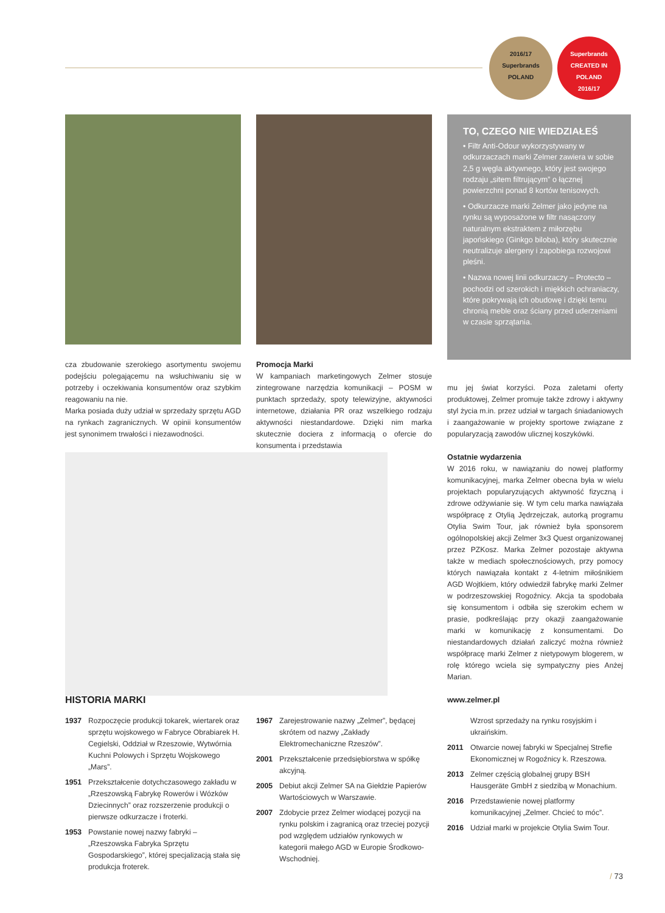2016/17
Superbrands
POLAND
Superbrands
CREATED IN
POLAND
2016/17
TO, CZEGO NIE WIEDZIAŁEŚ
• Filtr Anti-Odour wykorzystywany w odkurzaczach marki Zelmer zawiera w sobie 2,5 g węgla aktywnego, który jest swojego rodzaju „sitem filtrującym” o łącznej powierzchni ponad 8 kortów tenisowych.
• Odkurzacze marki Zelmer jako jedyne na rynku są wyposażone w filtr nasączony naturalnym ekstraktem z miłorzębu japońskiego (Ginkgo biloba), który skutecznie neutralizuje alergeny i zapobiega rozwojowi pleśni.
• Nazwa nowej linii odkurzaczy – Protecto – pochodzi od szerokich i miękkich ochraniaczy, które pokrywają ich obudowę i dzięki temu chronią meble oraz ściany przed uderzeniami w czasie sprzątania.
cza zbudowanie szerokiego asortymentu swojemu podejściu polegającemu na wsłuchiwaniu się w potrzeby i oczekiwania konsumentów oraz szybkim reagowaniu na nie.
Marka posiada duży udział w sprzedaży sprzętu AGD na rynkach zagranicznych. W opinii konsumentów jest synonimem trwałości i niezawodności.
Promocja Marki
W kampaniach marketingowych Zelmer stosuje zintegrowane narzędzia komunikacji – POSM w punktach sprzedaży, spoty telewizyjne, aktywności internetowe, działania PR oraz wszelkiego rodzaju aktywności niestandardowe. Dzięki nim marka skutecznie dociera z informacją o ofercie do konsumenta i przedstawia
mu jej świat korzyści. Poza zaletami oferty produktowej, Zelmer promuje także zdrowy i aktywny styl życia m.in. przez udział w targach śniadaniowych i zaangażowanie w projekty sportowe związane z popularyzacją zawodów ulicznej koszykówki.
Ostatnie wydarzenia
W 2016 roku, w nawiązaniu do nowej platformy komunikacyjnej, marka Zelmer obecna była w wielu projektach popularyzujących aktywność fizyczną i zdrowe odżywianie się. W tym celu marka nawiązała współpracę z Otylią Jędrzejczak, autorką programu Otylia Swim Tour, jak również była sponsorem ogólnopolskiej akcji Zelmer 3x3 Quest organizowanej przez PZKosz. Marka Zelmer pozostaje aktywna także w mediach społecznościowych, przy pomocy których nawiązała kontakt z 4-letnim miłośnikiem AGD Wojtkiem, który odwiedził fabrykę marki Zelmer w podrzeszowskiej Rogoźnicy. Akcja ta spodobała się konsumentom i odbiła się szerokim echem w prasie, podkreślając przy okazji zaangażowanie marki w komunikację z konsumentami. Do niestandardowych działań zaliczyć można również współpracę marki Zelmer z nietypowym blogerem, w rolę którego wciela się sympatyczny pies Anżej Marian.
www.zelmer.pl
HISTORIA MARKI
1937 Rozpoczęcie produkcji tokarek, wiertarek oraz sprzętu wojskowego w Fabryce Obrabiarek H. Cegielski, Oddział w Rzeszowie, Wytwórnia Kuchni Polowych i Sprzętu Wojskowego „Mars”.
1951 Przekształcenie dotychczasowego zakładu w „Rzeszowską Fabrykę Rowerów i Wózków Dziecinnych” oraz rozszerzenie produkcji o pierwsze odkurzacze i froterki.
1953 Powstanie nowej nazwy fabryki – „Rzeszowska Fabryka Sprzętu Gospodarskiego”, której specjalizacją stała się produkcja froterek.
1967 Zarejestrowanie nazwy „Zelmer”, będącej skrótem od nazwy „Zakłady Elektromechaniczne Rzeszów”.
2001 Przekształcenie przedsiębiorstwa w spółkę akcyjną.
2005 Debiut akcji Zelmer SA na Giełdzie Papierów Wartościowych w Warszawie.
2007 Zdobycie przez Zelmer wiodącej pozycji na rynku polskim i zagranicą oraz trzeciej pozycji pod względem udziałów rynkowych w kategorii małego AGD w Europie Środkowo-Wschodniej.
Wzrost sprzedaży na rynku rosyjskim i ukraińskim.
2011 Otwarcie nowej fabryki w Specjalnej Strefie Ekonomicznej w Rogoźnicy k. Rzeszowa.
2013 Zelmer częścią globalnej grupy BSH Hausgeräte GmbH z siedzibą w Monachium.
2016 Przedstawienie nowej platformy komunikacyjnej „Zelmer. Chcieć to móc”.
2016 Udział marki w projekcie Otylia Swim Tour.
/ 73